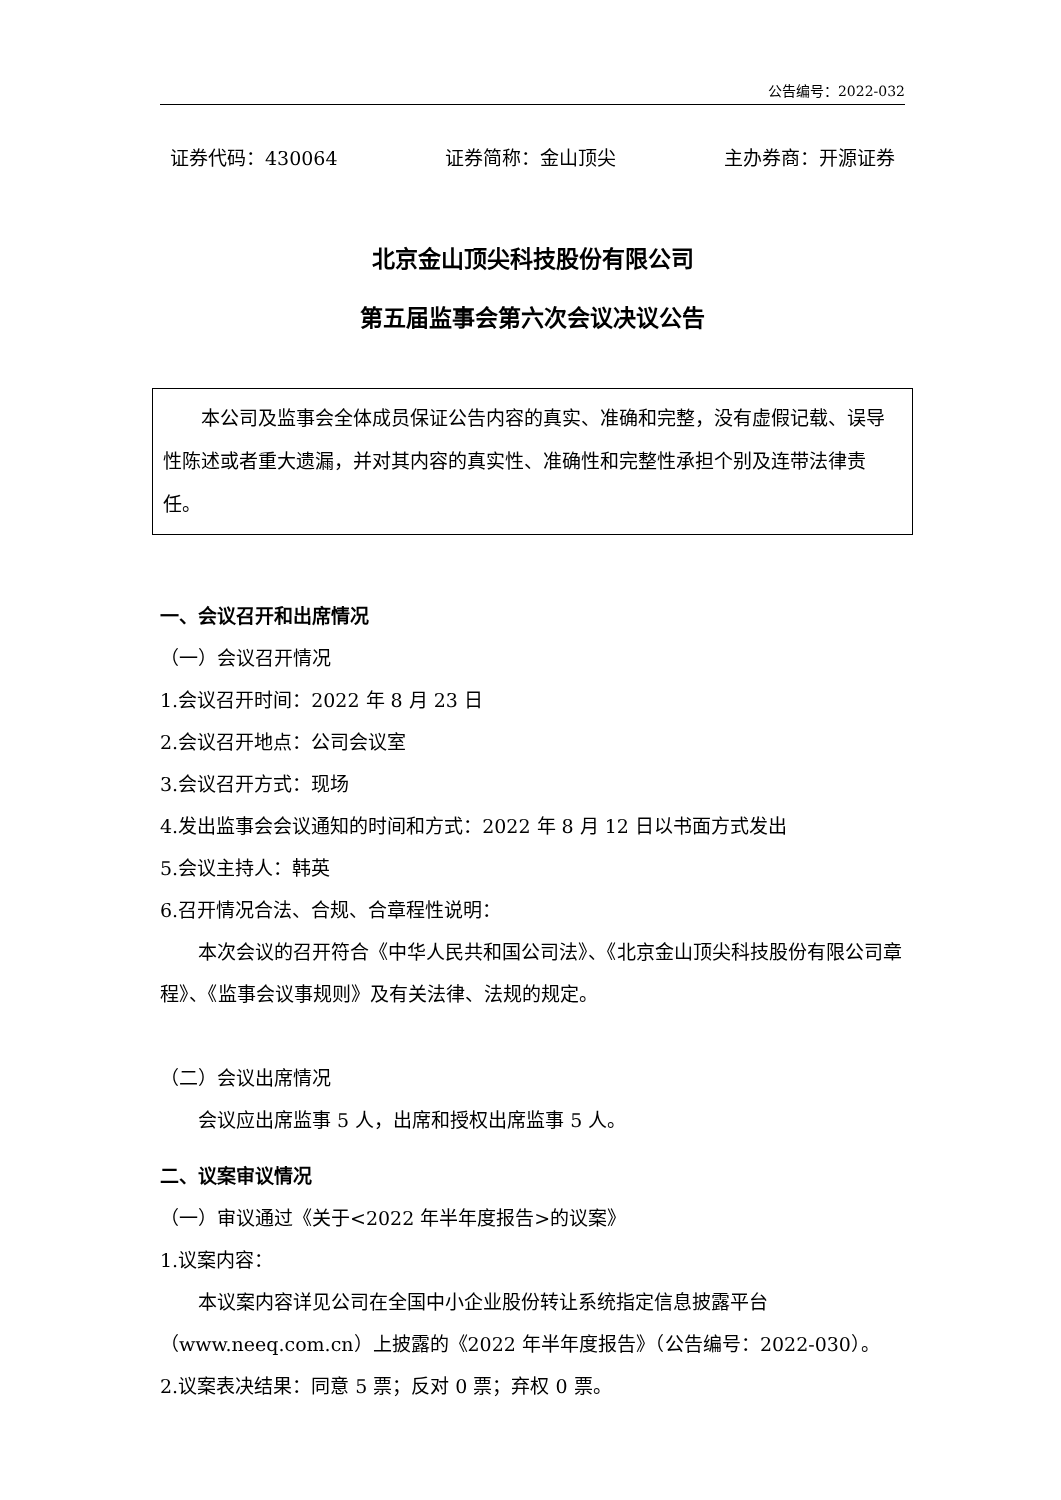公告编号：2022-032
证券代码：430064 证券简称：金山顶尖 主办券商：开源证券
北京金山顶尖科技股份有限公司
第五届监事会第六次会议决议公告
本公司及监事会全体成员保证公告内容的真实、准确和完整，没有虚假记载、误导性陈述或者重大遗漏，并对其内容的真实性、准确性和完整性承担个别及连带法律责任。
一、会议召开和出席情况
（一）会议召开情况
1.会议召开时间：2022 年 8 月 23 日
2.会议召开地点：公司会议室
3.会议召开方式：现场
4.发出监事会会议通知的时间和方式：2022 年 8 月 12 日以书面方式发出
5.会议主持人：韩英
6.召开情况合法、合规、合章程性说明：
本次会议的召开符合《中华人民共和国公司法》、《北京金山顶尖科技股份有限公司章程》、《监事会议事规则》及有关法律、法规的规定。
（二）会议出席情况
会议应出席监事 5 人，出席和授权出席监事 5 人。
二、议案审议情况
（一）审议通过《关于<2022 年半年度报告>的议案》
1.议案内容：
本议案内容详见公司在全国中小企业股份转让系统指定信息披露平台（www.neeq.com.cn）上披露的《2022 年半年度报告》（公告编号：2022-030）。
2.议案表决结果：同意 5 票；反对 0 票；弃权 0 票。